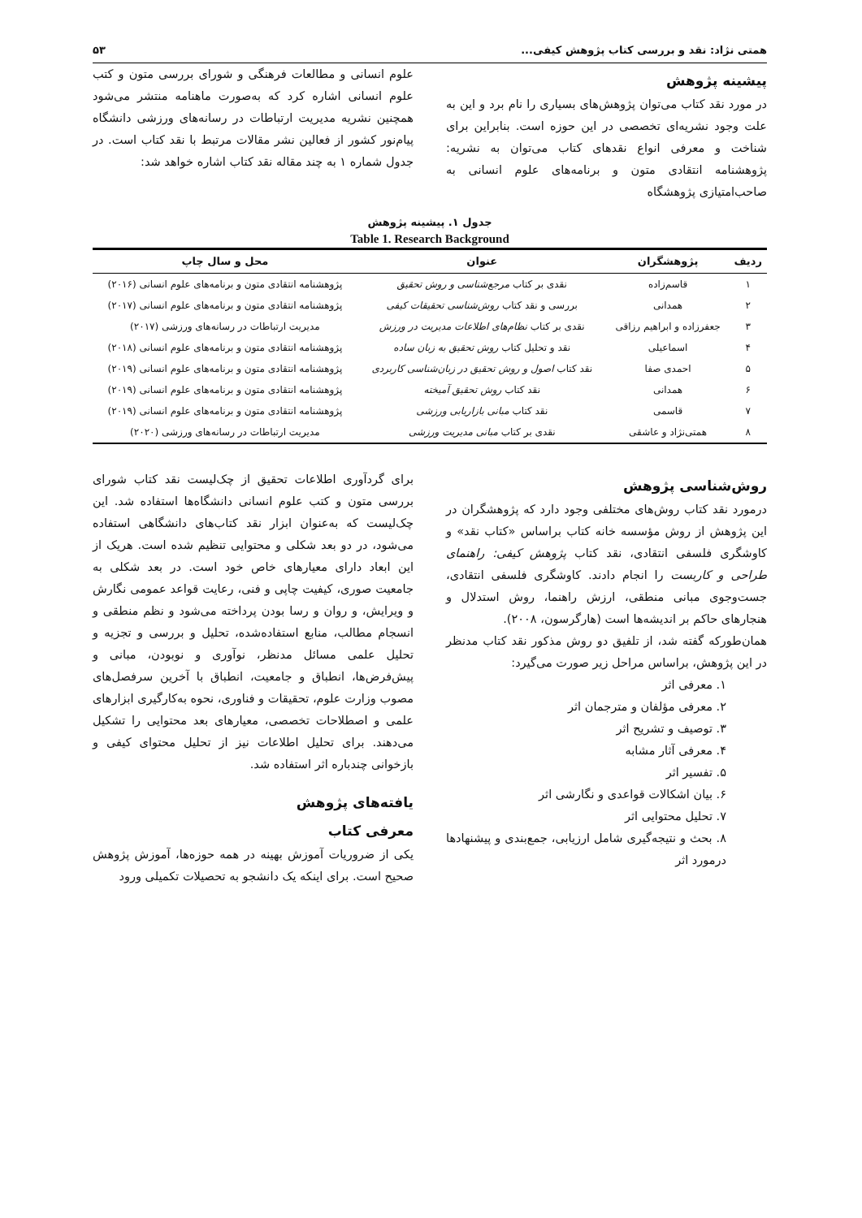همتی نژاد: نقد و بررسی کتاب پژوهش کیفی... ۵۳
پیشینه پژوهش
در مورد نقد کتاب می‌توان پژوهش‌های بسیاری را نام برد و این به علت وجود نشریه‌ای تخصصی در این حوزه است. بنابراین برای شناخت و معرفی انواع نقدهای کتاب می‌توان به نشریه: پژوهشنامه انتقادی متون و برنامه‌های علوم انسانی به صاحب‌امتیازی پژوهشگاه
علوم انسانی و مطالعات فرهنگی و شورای بررسی متون و کتب علوم انسانی اشاره کرد که به‌صورت ماهنامه منتشر می‌شود همچنین نشریه مدیریت ارتباطات در رسانه‌های ورزشی دانشگاه پیام‌نور کشور از فعالین نشر مقالات مرتبط با نقد کتاب است. در جدول شماره ۱ به چند مقاله نقد کتاب اشاره خواهد شد:
جدول ۱. پیشینه پژوهش
Table 1. Research Background
| ردیف | پژوهشگران | عنوان | محل و سال چاپ |
| --- | --- | --- | --- |
| ۱ | قاسم‌زاده | نقدی بر کتاب مرجع‌شناسی و روش تحقیق | پژوهشنامه انتقادی متون و برنامه‌های علوم انسانی (۲۰۱۶) |
| ۲ | همدانی | بررسی و نقد کتاب روش‌شناسی تحقیقات کیفی | پژوهشنامه انتقادی متون و برنامه‌های علوم انسانی (۲۰۱۷) |
| ۳ | جعفرزاده و ابراهیم رزاقی | نقدی بر کتاب نظام‌های اطلاعات مدیریت در ورزش | مدیریت ارتباطات در رسانه‌های ورزشی (۲۰۱۷) |
| ۴ | اسماعیلی | نقد و تحلیل کتاب روش تحقیق به زبان ساده | پژوهشنامه انتقادی متون و برنامه‌های علوم انسانی (۲۰۱۸) |
| ۵ | احمدی صفا | نقد کتاب اصول و روش تحقیق در زبان‌شناسی کاربردی | پژوهشنامه انتقادی متون و برنامه‌های علوم انسانی (۲۰۱۹) |
| ۶ | همدانی | نقد کتاب روش تحقیق آمیخته | پژوهشنامه انتقادی متون و برنامه‌های علوم انسانی (۲۰۱۹) |
| ۷ | قاسمی | نقد کتاب مبانی بازاریابی ورزشی | پژوهشنامه انتقادی متون و برنامه‌های علوم انسانی (۲۰۱۹) |
| ۸ | همتی‌نژاد و عاشقی | نقدی بر کتاب مبانی مدیریت ورزشی | مدیریت ارتباطات در رسانه‌های ورزشی (۲۰۲۰) |
روش‌شناسی پژوهش
درمورد نقد کتاب روش‌های مختلفی وجود دارد که پژوهشگران در این پژوهش از روش مؤسسه خانه کتاب براساس «کتاب نقد» و کاوشگری فلسفی انتقادی، نقد کتاب پژوهش کیفی: راهنمای طراحی و کاربست را انجام دادند. کاوشگری فلسفی انتقادی، جست‌وجوی مبانی منطقی، ارزش راهنما، روش استدلال و هنجارهای حاکم بر اندیشه‌ها است (هارگرسون، ۲۰۰۸).
همان‌طورکه گفته شد، از تلفیق دو روش مذکور نقد کتاب مدنظر در این پژوهش، براساس مراحل زیر صورت می‌گیرد:
۱. معرفی اثر
۲. معرفی مؤلفان و مترجمان اثر
۳. توصیف و تشریح اثر
۴. معرفی آثار مشابه
۵. تفسیر اثر
۶. بیان اشکالات قواعدی و نگارشی اثر
۷. تحلیل محتوایی اثر
۸. بحث و نتیجه‌گیری شامل ارزیابی، جمع‌بندی و پیشنهادها درمورد اثر
برای گردآوری اطلاعات تحقیق از چک‌لیست نقد کتاب شورای بررسی متون و کتب علوم انسانی دانشگاه‌ها استفاده شد. این چک‌لیست که به‌عنوان ابزار نقد کتاب‌های دانشگاهی استفاده می‌شود، در دو بعد شکلی و محتوایی تنظیم شده است. هریک از این ابعاد دارای معیارهای خاص خود است. در بعد شکلی به جامعیت صوری، کیفیت چاپی و فنی، رعایت قواعد عمومی نگارش و ویرایش، و روان و رسا بودن پرداخته می‌شود و نظم منطقی و انسجام مطالب، منابع استفاده‌شده، تحلیل و بررسی و تجزیه و تحلیل علمی مسائل مدنظر، نوآوری و نوبودن، مبانی و پیش‌فرض‌ها، انطباق و جامعیت، انطباق با آخرین سرفصل‌های مصوب وزارت علوم، تحقیقات و فناوری، نحوه به‌کارگیری ابزارهای علمی و اصطلاحات تخصصی، معیارهای بعد محتوایی را تشکیل می‌دهند. برای تحلیل اطلاعات نیز از تحلیل محتوای کیفی و بازخوانی چندباره اثر استفاده شد.
یافته‌های پژوهش
معرفی کتاب
یکی از ضروریات آموزش بهینه در همه حوزه‌ها، آموزش پژوهش صحیح است. برای اینکه یک دانشجو به تحصیلات تکمیلی ورود